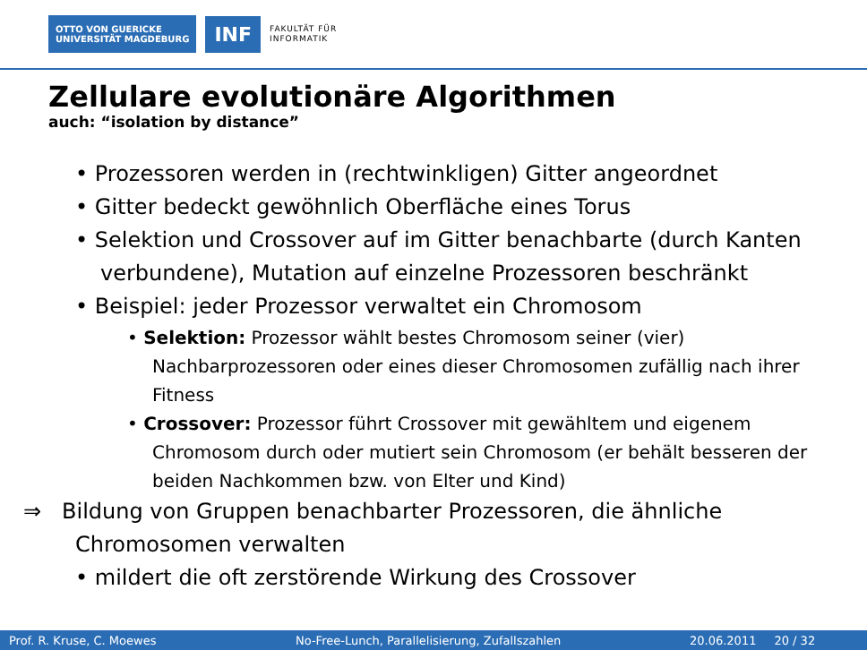OTTO VON GUERICKE
UNIVERSITÄT MAGDEBURG
INF
FAKULTÄT FÜR
INFORMATIK
Zellulare evolutionäre Algorithmen
auch: “isolation by distance”
• Prozessoren werden in (rechtwinkligen) Gitter angeordnet
• Gitter bedeckt gewöhnlich Oberfläche eines Torus
• Selektion und Crossover auf im Gitter benachbarte (durch Kanten verbundene), Mutation auf einzelne Prozessoren beschränkt
• Beispiel: jeder Prozessor verwaltet ein Chromosom
• Selektion: Prozessor wählt bestes Chromosom seiner (vier) Nachbarprozessoren oder eines dieser Chromosomen zufällig nach ihrer Fitness
• Crossover: Prozessor führt Crossover mit gewähltem und eigenem Chromosom durch oder mutiert sein Chromosom (er behält besseren der beiden Nachkommen bzw. von Elter und Kind)
⇒ Bildung von Gruppen benachbarter Prozessoren, die ähnliche Chromosomen verwalten
• mildert die oft zerstörende Wirkung des Crossover
Prof. R. Kruse, C. Moewes No-Free-Lunch, Parallelisierung, Zufallszahlen 20.06.2011 20 / 32